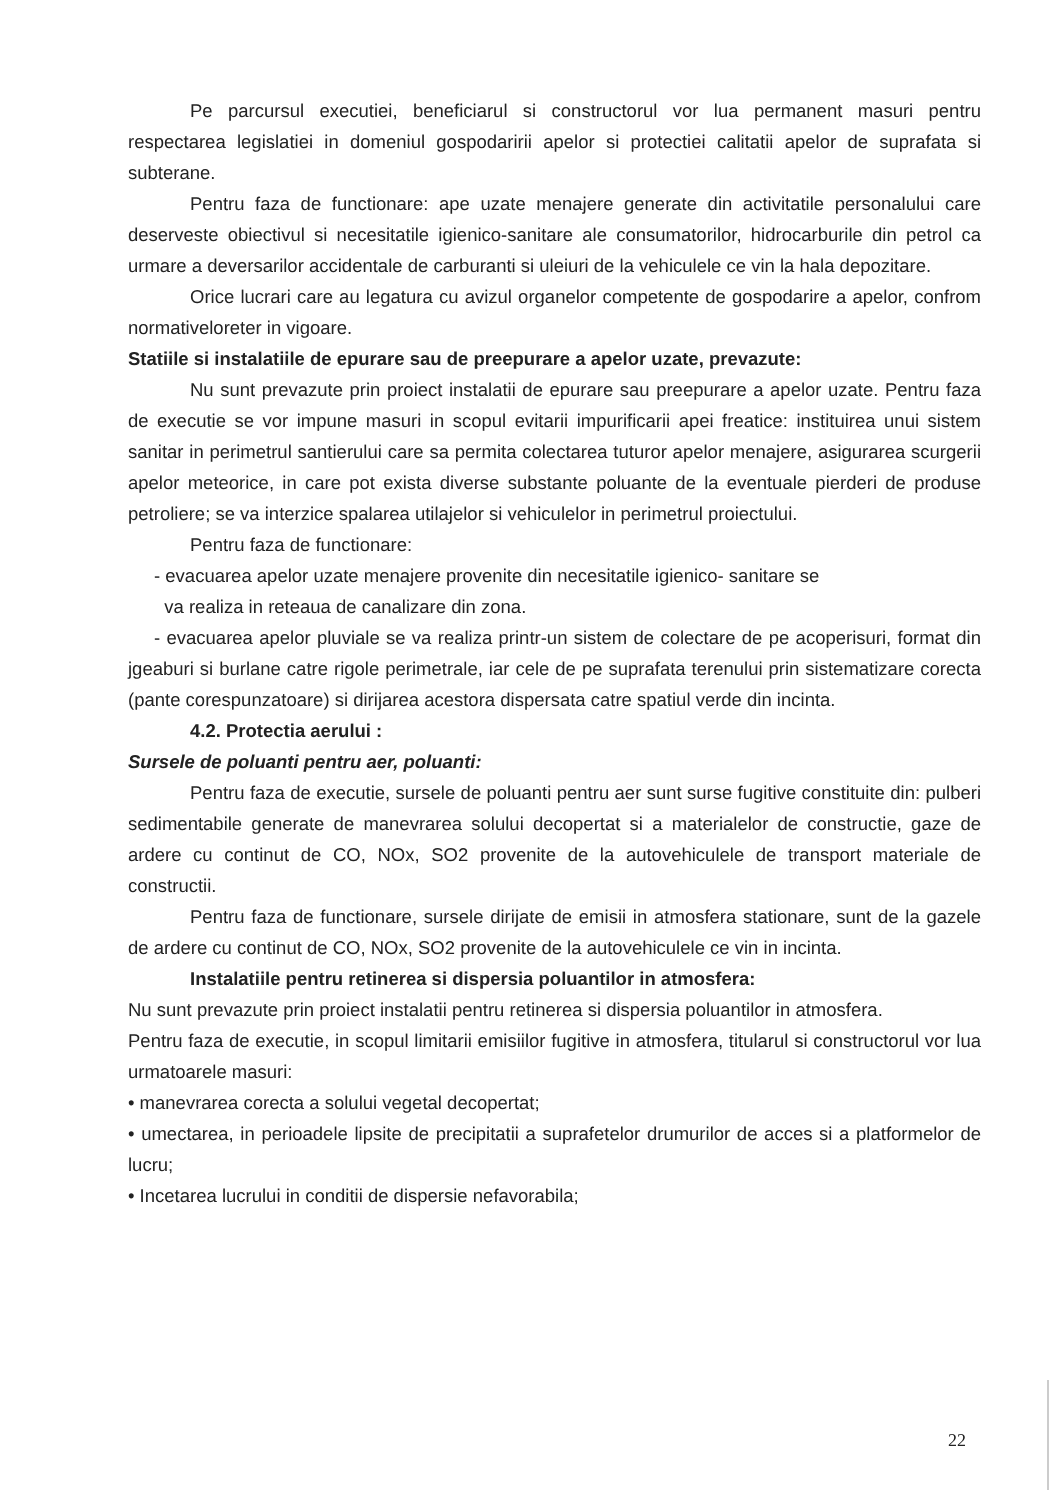Pe parcursul executiei, beneficiarul si constructorul vor lua permanent masuri pentru respectarea legislatiei in domeniul gospodaririi apelor si protectiei calitatii apelor de suprafata si subterane.
Pentru faza de functionare: ape uzate menajere generate din activitatile personalului care deserveste obiectivul si necesitatile igienico-sanitare ale consumatorilor, hidrocarburile din petrol ca urmare a deversarilor accidentale de carburanti si uleiuri de la vehiculele ce vin la hala depozitare.
Orice lucrari care au legatura cu avizul organelor competente de gospodarire a apelor, confrom normativeloreter in vigoare.
Statiile si instalatiile de epurare sau de preepurare a apelor uzate, prevazute:
Nu sunt prevazute prin proiect instalatii de epurare sau preepurare a apelor uzate. Pentru faza de executie se vor impune masuri in scopul evitarii impurificarii apei freatice: instituirea unui sistem sanitar in perimetrul santierului care sa permita colectarea tuturor apelor menajere, asigurarea scurgerii apelor meteorice, in care pot exista diverse substante poluante de la eventuale pierderi de produse petroliere; se va interzice spalarea utilajelor si vehiculelor in perimetrul proiectului.
Pentru faza de functionare:
- evacuarea apelor uzate menajere provenite din necesitatile igienico- sanitare se
va realiza in reteaua de canalizare din zona.
- evacuarea apelor pluviale se va realiza printr-un sistem de colectare de pe acoperisuri, format din jgeaburi si burlane catre rigole perimetrale, iar cele de pe suprafata terenului prin sistematizare corecta (pante corespunzatoare) si dirijarea acestora dispersata catre spatiul verde din incinta.
4.2. Protectia aerului :
Sursele de poluanti pentru aer, poluanti:
Pentru faza de executie, sursele de poluanti pentru aer sunt surse fugitive constituite din: pulberi sedimentabile generate de manevrarea solului decopertat si a materialelor de constructie, gaze de ardere cu continut de CO, NOx, SO2 provenite de la autovehiculele de transport materiale de constructii.
Pentru faza de functionare, sursele dirijate de emisii in atmosfera stationare, sunt de la gazele de ardere cu continut de CO, NOx, SO2 provenite de la autovehiculele ce vin in incinta.
Instalatiile pentru retinerea si dispersia poluantilor in atmosfera:
Nu sunt prevazute prin proiect instalatii pentru retinerea si dispersia poluantilor in atmosfera.
Pentru faza de executie, in scopul limitarii emisiilor fugitive in atmosfera, titularul si constructorul vor lua urmatoarele masuri:
• manevrarea corecta a solului vegetal decopertat;
• umectarea, in perioadele lipsite de precipitatii a suprafetelor drumurilor de acces si a platformelor de lucru;
• Incetarea lucrului in conditii de dispersie nefavorabila;
22